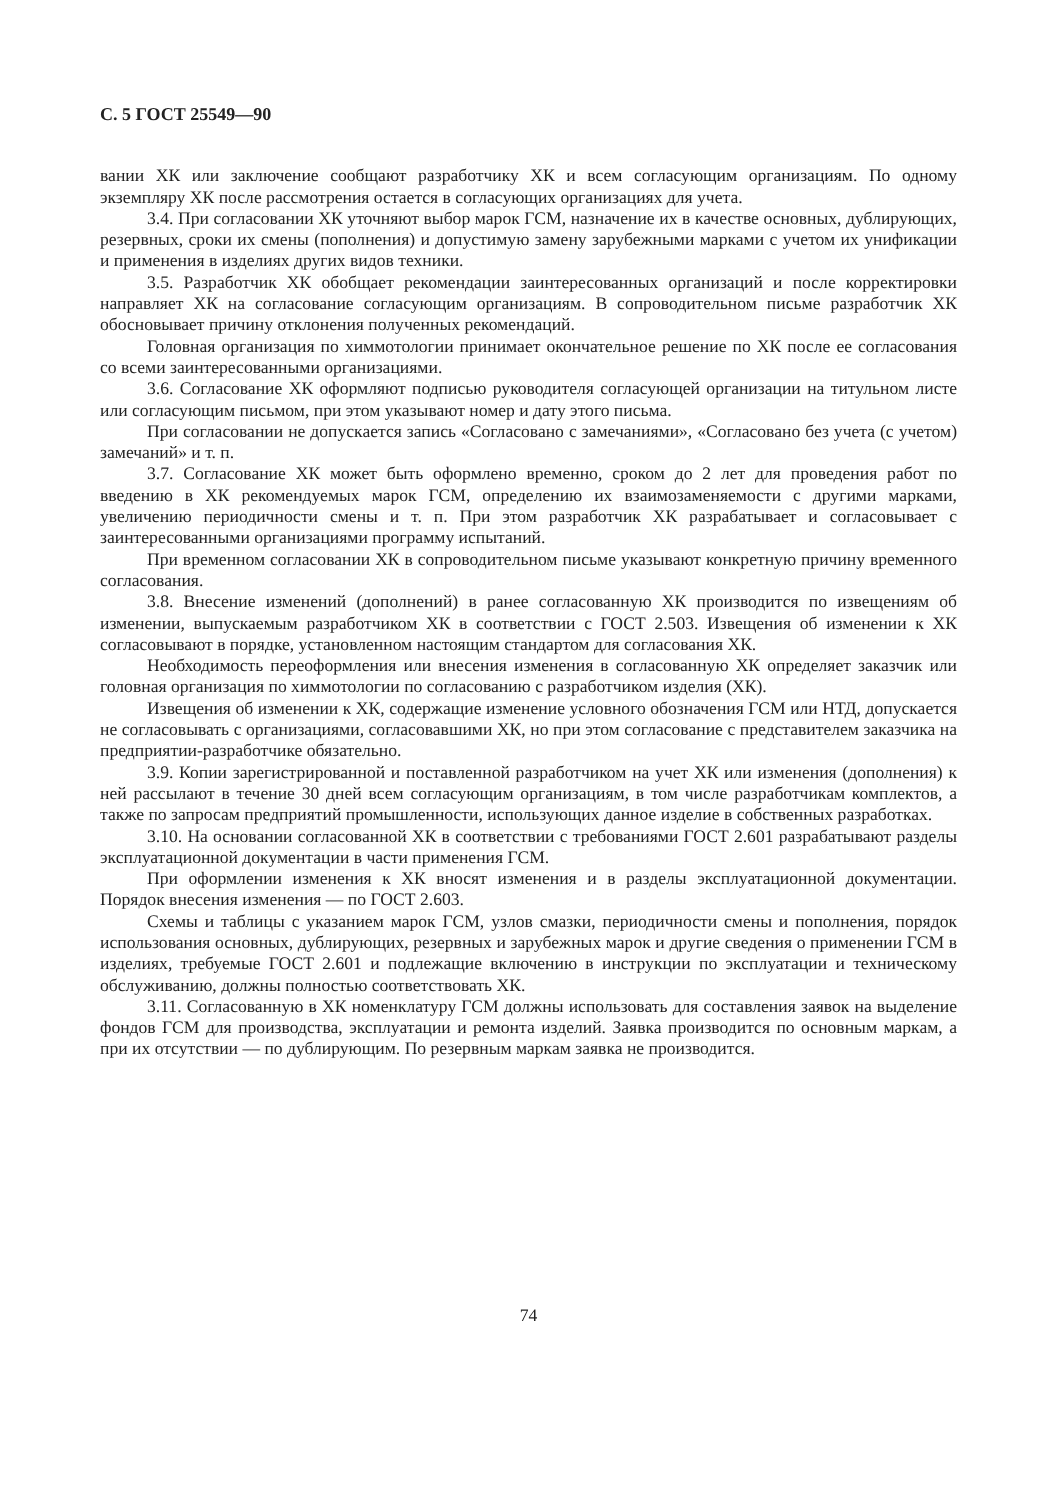С. 5 ГОСТ 25549—90
вании ХК или заключение сообщают разработчику ХК и всем согласующим организациям. По одному экземпляру ХК после рассмотрения остается в согласующих организациях для учета.
3.4. При согласовании ХК уточняют выбор марок ГСМ, назначение их в качестве основных, дублирующих, резервных, сроки их смены (пополнения) и допустимую замену зарубежными марками с учетом их унификации и применения в изделиях других видов техники.
3.5. Разработчик ХК обобщает рекомендации заинтересованных организаций и после корректировки направляет ХК на согласование согласующим организациям. В сопроводительном письме разработчик ХК обосновывает причину отклонения полученных рекомендаций.
Головная организация по химмотологии принимает окончательное решение по ХК после ее согласования со всеми заинтересованными организациями.
3.6. Согласование ХК оформляют подписью руководителя согласующей организации на титульном листе или согласующим письмом, при этом указывают номер и дату этого письма.
При согласовании не допускается запись «Согласовано с замечаниями», «Согласовано без учета (с учетом) замечаний» и т. п.
3.7. Согласование ХК может быть оформлено временно, сроком до 2 лет для проведения работ по введению в ХК рекомендуемых марок ГСМ, определению их взаимозаменяемости с другими марками, увеличению периодичности смены и т. п. При этом разработчик ХК разрабатывает и согласовывает с заинтересованными организациями программу испытаний.
При временном согласовании ХК в сопроводительном письме указывают конкретную причину временного согласования.
3.8. Внесение изменений (дополнений) в ранее согласованную ХК производится по извещениям об изменении, выпускаемым разработчиком ХК в соответствии с ГОСТ 2.503. Извещения об изменении к ХК согласовывают в порядке, установленном настоящим стандартом для согласования ХК.
Необходимость переоформления или внесения изменения в согласованную ХК определяет заказчик или головная организация по химмотологии по согласованию с разработчиком изделия (ХК).
Извещения об изменении к ХК, содержащие изменение условного обозначения ГСМ или НТД, допускается не согласовывать с организациями, согласовавшими ХК, но при этом согласование с представителем заказчика на предприятии-разработчике обязательно.
3.9. Копии зарегистрированной и поставленной разработчиком на учет ХК или изменения (дополнения) к ней рассылают в течение 30 дней всем согласующим организациям, в том числе разработчикам комплектов, а также по запросам предприятий промышленности, использующих данное изделие в собственных разработках.
3.10. На основании согласованной ХК в соответствии с требованиями ГОСТ 2.601 разрабатывают разделы эксплуатационной документации в части применения ГСМ.
При оформлении изменения к ХК вносят изменения и в разделы эксплуатационной документации. Порядок внесения изменения — по ГОСТ 2.603.
Схемы и таблицы с указанием марок ГСМ, узлов смазки, периодичности смены и пополнения, порядок использования основных, дублирующих, резервных и зарубежных марок и другие сведения о применении ГСМ в изделиях, требуемые ГОСТ 2.601 и подлежащие включению в инструкции по эксплуатации и техническому обслуживанию, должны полностью соответствовать ХК.
3.11. Согласованную в ХК номенклатуру ГСМ должны использовать для составления заявок на выделение фондов ГСМ для производства, эксплуатации и ремонта изделий. Заявка производится по основным маркам, а при их отсутствии — по дублирующим. По резервным маркам заявка не производится.
74